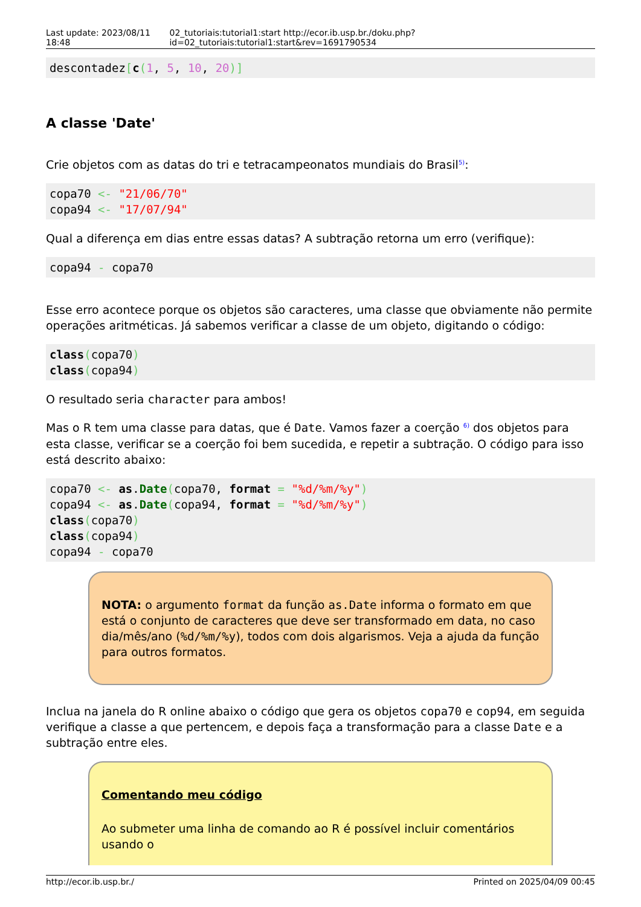Last update: 2023/08/11 18:48 02_tutoriais:tutorial1:start http://ecor.ib.usp.br./doku.php?id=02_tutoriais:tutorial1:start&rev=1691790534
descontadez[c(1, 5, 10, 20)]
A classe 'Date'
Crie objetos com as datas do tri e tetracampeonatos mundiais do Brasil<sup>5)</sup>:
copa70 <- "21/06/70"
copa94 <- "17/07/94"
Qual a diferença em dias entre essas datas? A subtração retorna um erro (verifique):
copa94 - copa70
Esse erro acontece porque os objetos são caracteres, uma classe que obviamente não permite operações aritméticas. Já sabemos verificar a classe de um objeto, digitando o código:
class(copa70)
class(copa94)
O resultado seria character para ambos!
Mas o R tem uma classe para datas, que é Date. Vamos fazer a coerção <sup>6)</sup> dos objetos para esta classe, verificar se a coerção foi bem sucedida, e repetir a subtração. O código para isso está descrito abaixo:
copa70 <- as.Date(copa70, format = "%d/%m/%y")
copa94 <- as.Date(copa94, format = "%d/%m/%y")
class(copa70)
class(copa94)
copa94 - copa70
NOTA: o argumento format da função as.Date informa o formato em que está o conjunto de caracteres que deve ser transformado em data, no caso dia/mês/ano (%d/%m/%y), todos com dois algarismos. Veja a ajuda da função para outros formatos.
Inclua na janela do R online abaixo o código que gera os objetos copa70 e cop94, em seguida verifique a classe a que pertencem, e depois faça a transformação para a classe Date e a subtração entre eles.
Comentando meu código
Ao submeter uma linha de comando ao R é possível incluir comentários usando o
http://ecor.ib.usp.br./ Printed on 2025/04/09 00:45